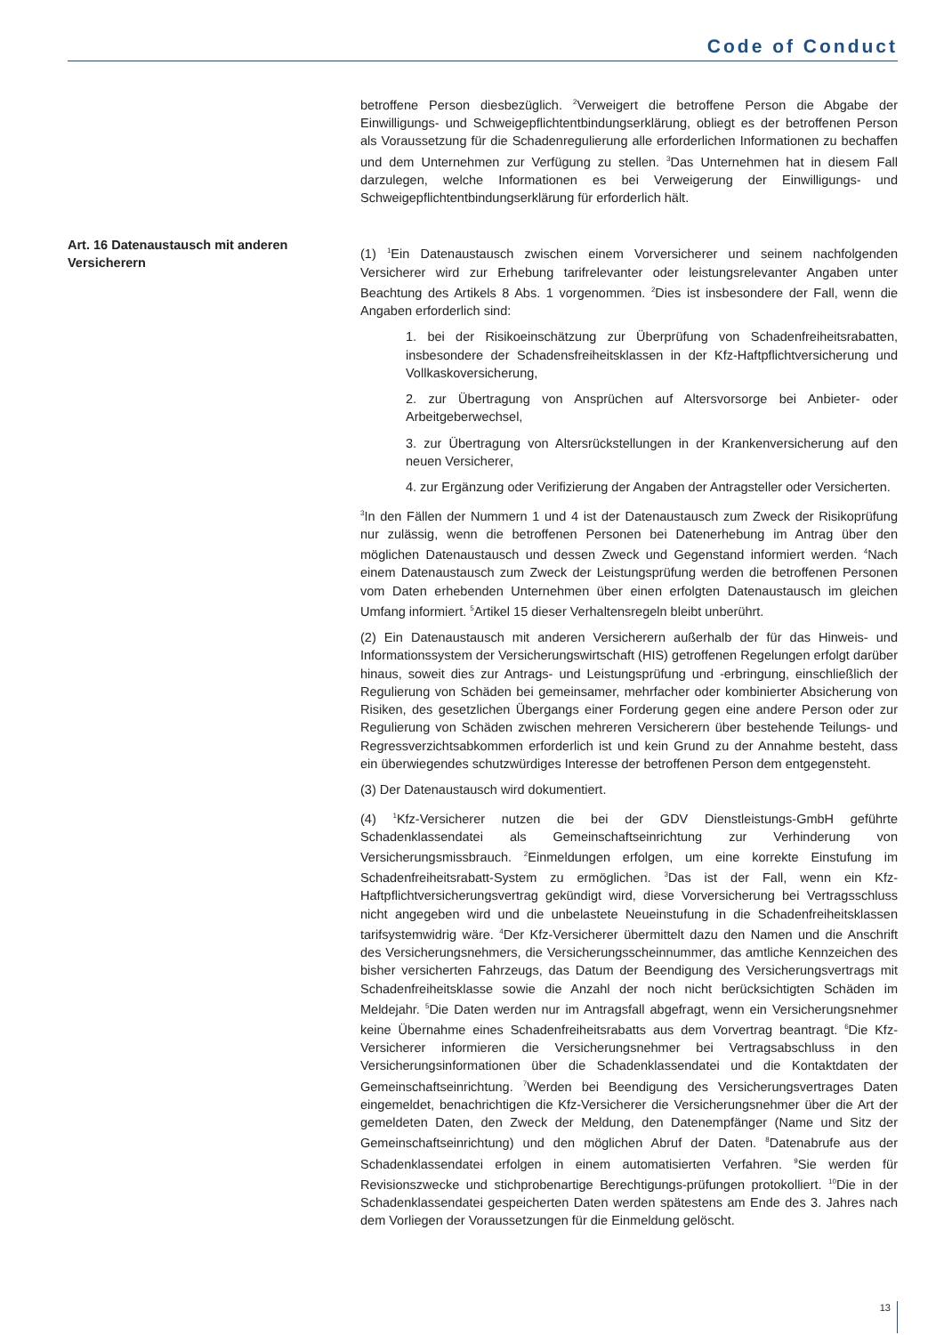Code of Conduct
Art. 16 Datenaustausch mit anderen Versicherern
betroffene Person diesbezüglich. <sup>2</sup>Verweigert die betroffene Person die Abgabe der Einwilligungs- und Schweigepflichtentbindungserklärung, obliegt es der betroffenen Person als Voraussetzung für die Schadenregulierung alle erforderlichen Informationen zu bechaffen und dem Unternehmen zur Verfügung zu stellen. <sup>3</sup>Das Unternehmen hat in diesem Fall darzulegen, welche Informationen es bei Verweigerung der Einwilligungs- und Schweigepflichtentbindungserklärung für erforderlich hält.
(1) <sup>1</sup>Ein Datenaustausch zwischen einem Vorversicherer und seinem nachfolgenden Versicherer wird zur Erhebung tarifrelevanter oder leistungsrelevanter Angaben unter Beachtung des Artikels 8 Abs. 1 vorgenommen. <sup>2</sup>Dies ist insbesondere der Fall, wenn die Angaben erforderlich sind:
1. bei der Risikoeinschätzung zur Überprüfung von Schadenfreiheitsrabatten, insbesondere der Schadensfreiheitsklassen in der Kfz-Haftpflichtversicherung und Vollkaskoversicherung,
2. zur Übertragung von Ansprüchen auf Altersvorsorge bei Anbieter- oder Arbeitgeberwechsel,
3. zur Übertragung von Altersrückstellungen in der Krankenversicherung auf den neuen Versicherer,
4. zur Ergänzung oder Verifizierung der Angaben der Antragsteller oder Versicherten.
<sup>3</sup> In den Fällen der Nummern 1 und 4 ist der Datenaustausch zum Zweck der Risikoprüfung nur zulässig, wenn die betroffenen Personen bei Datenerhebung im Antrag über den möglichen Datenaustausch und dessen Zweck und Gegenstand informiert werden. <sup>4</sup>Nach einem Datenaustausch zum Zweck der Leistungsprüfung werden die betroffenen Personen vom Daten erhebenden Unternehmen über einen erfolgten Datenaustausch im gleichen Umfang informiert. <sup>5</sup>Artikel 15 dieser Verhaltensregeln bleibt unberührt.
(2) Ein Datenaustausch mit anderen Versicherern außerhalb der für das Hinweis- und Informationssystem der Versicherungswirtschaft (HIS) getroffenen Regelungen erfolgt darüber hinaus, soweit dies zur Antrags- und Leistungsprüfung und -erbringung, einschließlich der Regulierung von Schäden bei gemeinsamer, mehrfacher oder kombinierter Absicherung von Risiken, des gesetzlichen Übergangs einer Forderung gegen eine andere Person oder zur Regulierung von Schäden zwischen mehreren Versicherern über bestehende Teilungs- und Regressverzichtsabkommen erforderlich ist und kein Grund zu der Annahme besteht, dass ein überwiegendes schutzwürdiges Interesse der betroffenen Person dem entgegensteht.
(3) Der Datenaustausch wird dokumentiert.
(4) <sup>1</sup>Kfz-Versicherer nutzen die bei der GDV Dienstleistungs-GmbH geführte Schadenklassendatei als Gemeinschaftseinrichtung zur Verhinderung von Versicherungsmissbrauch. <sup>2</sup>Einmeldungen erfolgen, um eine korrekte Einstufung im Schadenfreiheitsrabatt-System zu ermöglichen. <sup>3</sup>Das ist der Fall, wenn ein Kfz-Haftpflichtversicherungsvertrag gekündigt wird, diese Vorversicherung bei Vertragsschluss nicht angegeben wird und die unbelastete Neueinstufung in die Schadenfreiheitsklassen tarifsystemwidrig wäre. <sup>4</sup>Der Kfz-Versicherer übermittelt dazu den Namen und die Anschrift des Versicherungsnehmers, die Versicherungsscheinnummer, das amtliche Kennzeichen des bisher versicherten Fahrzeugs, das Datum der Beendigung des Versicherungsvertrags mit Schadenfreiheitsklasse sowie die Anzahl der noch nicht berücksichtigten Schäden im Meldejahr. <sup>5</sup>Die Daten werden nur im Antragsfall abgefragt, wenn ein Versicherungsnehmer keine Übernahme eines Schadenfreiheitsrabatts aus dem Vorvertrag beantragt. <sup>6</sup>Die Kfz-Versicherer informieren die Versicherungsnehmer bei Vertragsabschluss in den Versicherungsinformationen über die Schadenklassendatei und die Kontaktdaten der Gemeinschaftseinrichtung. <sup>7</sup>Werden bei Beendigung des Versicherungsvertrages Daten eingemeldet, benachrichtigen die Kfz-Versicherer die Versicherungsnehmer über die Art der gemeldeten Daten, den Zweck der Meldung, den Datenempfänger (Name und Sitz der Gemeinschaftseinrichtung) und den möglichen Abruf der Daten. <sup>8</sup>Datenabrufe aus der Schadenklassendatei erfolgen in einem automatisierten Verfahren. <sup>9</sup>Sie werden für Revisionszwecke und stichprobenartige Berechtigungs-prüfungen protokolliert. <sup>10</sup>Die in der Schadenklassendatei gespeicherten Daten werden spätestens am Ende des 3. Jahres nach dem Vorliegen der Voraussetzungen für die Einmeldung gelöscht.
13